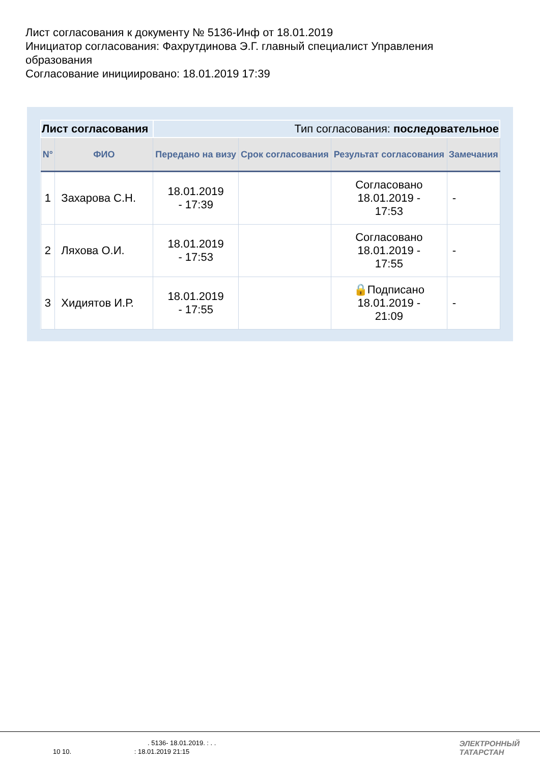Лист согласования к документу № 5136-Инф от 18.01.2019
Инициатор согласования: Фахрутдинова Э.Г. главный специалист Управления
образования
Согласование инициировано: 18.01.2019 17:39
| Лист согласования | | Тип согласования: последовательное | | | |
| N° | ФИО | Передано на визу | Срок согласования | Результат согласования | Замечания |
| 1 | Захарова С.Н. | 18.01.2019 - 17:39 | | Согласовано 18.01.2019 - 17:53 | - |
| 2 | Ляхова О.И. | 18.01.2019 - 17:53 | | Согласовано 18.01.2019 - 17:55 | - |
| 3 | Хидиятов И.Р. | 18.01.2019 - 17:55 | | 🔒Подписано 18.01.2019 - 21:09 | - |
. 5136- 18.01.2019. : . .
10 10. : 18.01.2019 21:15
ЭЛЕКТРОННЫЙ
ТАТАРСТАН